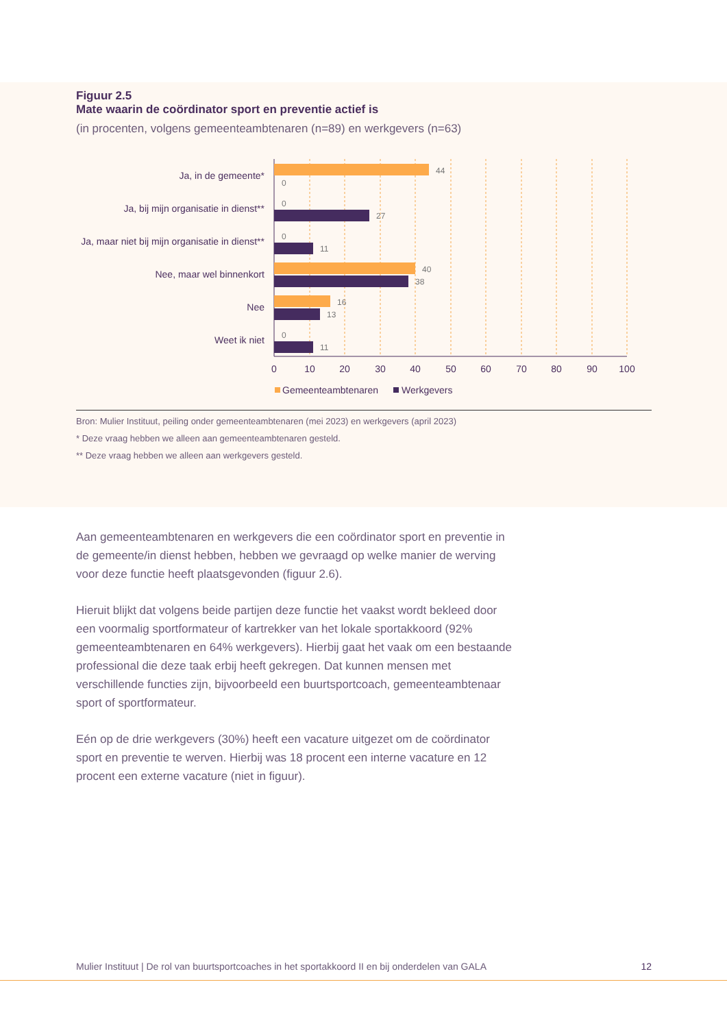Figuur 2.5
Mate waarin de coördinator sport en preventie actief is
(in procenten, volgens gemeenteambtenaren (n=89) en werkgevers (n=63)
Ja, in de gemeente*
Ja, bij mijn organisatie in dienst**
Ja, maar niet bij mijn organisatie in dienst**
Nee, maar wel binnenkort
Nee
Weet ik niet
44
0
0
27
0
11
40
38
16
13
0
11
0
10
20
30
40
50
60
70
80
90
100
Gemeenteambtenaren
Werkgevers
Bron: Mulier Instituut, peiling onder gemeenteambtenaren (mei 2023) en werkgevers (april 2023)
* Deze vraag hebben we alleen aan gemeenteambtenaren gesteld.
** Deze vraag hebben we alleen aan werkgevers gesteld.
Aan gemeenteambtenaren en werkgevers die een coördinator sport en preventie in de gemeente/in dienst hebben, hebben we gevraagd op welke manier de werving voor deze functie heeft plaatsgevonden (figuur 2.6).
Hieruit blijkt dat volgens beide partijen deze functie het vaakst wordt bekleed door een voormalig sportformateur of kartrekker van het lokale sportakkoord (92% gemeenteambtenaren en 64% werkgevers). Hierbij gaat het vaak om een bestaande professional die deze taak erbij heeft gekregen. Dat kunnen mensen met verschillende functies zijn, bijvoorbeeld een buurtsportcoach, gemeenteambtenaar sport of sportformateur.
Eén op de drie werkgevers (30%) heeft een vacature uitgezet om de coördinator sport en preventie te werven. Hierbij was 18 procent een interne vacature en 12 procent een externe vacature (niet in figuur).
Mulier Instituut | De rol van buurtsportcoaches in het sportakkoord II en bij onderdelen van GALA 12